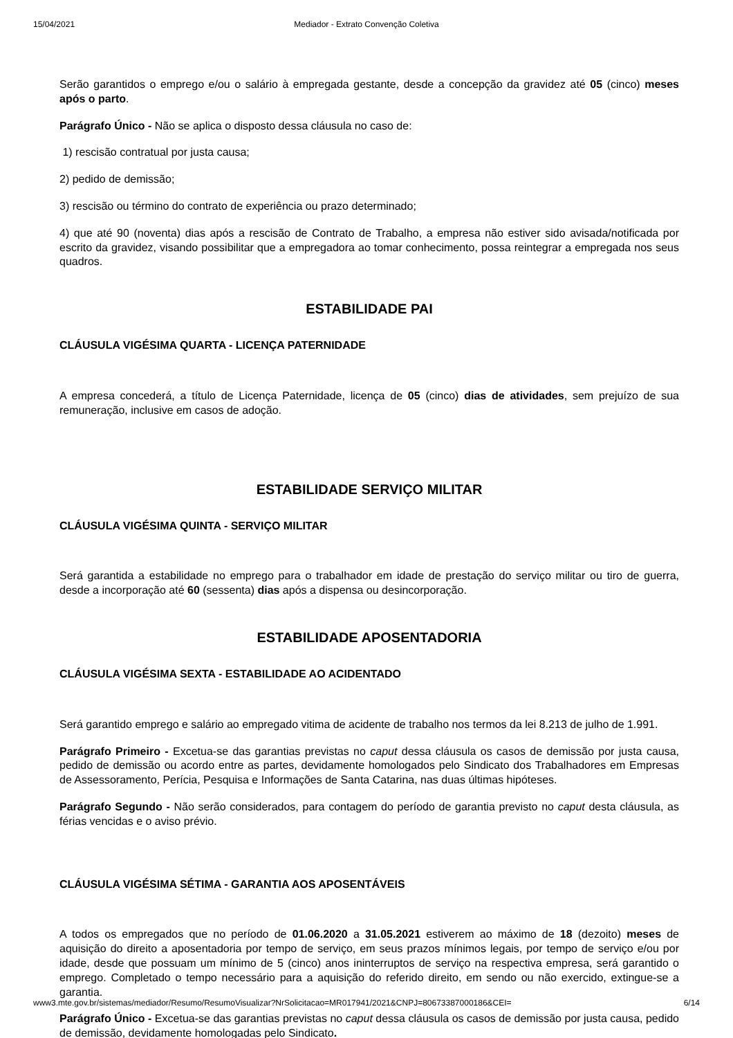15/04/2021 Mediador - Extrato Convenção Coletiva
Serão garantidos o emprego e/ou o salário à empregada gestante, desde a concepção da gravidez até 05 (cinco) meses após o parto.
Parágrafo Único - Não se aplica o disposto dessa cláusula no caso de:
1) rescisão contratual por justa causa;
2) pedido de demissão;
3) rescisão ou término do contrato de experiência ou prazo determinado;
4) que até 90 (noventa) dias após a rescisão de Contrato de Trabalho, a empresa não estiver sido avisada/notificada por escrito da gravidez, visando possibilitar que a empregadora ao tomar conhecimento, possa reintegrar a empregada nos seus quadros.
ESTABILIDADE PAI
CLÁUSULA VIGÉSIMA QUARTA - LICENÇA PATERNIDADE
A empresa concederá, a título de Licença Paternidade, licença de 05 (cinco) dias de atividades, sem prejuízo de sua remuneração, inclusive em casos de adoção.
ESTABILIDADE SERVIÇO MILITAR
CLÁUSULA VIGÉSIMA QUINTA - SERVIÇO MILITAR
Será garantida a estabilidade no emprego para o trabalhador em idade de prestação do serviço militar ou tiro de guerra, desde a incorporação até 60 (sessenta) dias após a dispensa ou desincorporação.
ESTABILIDADE APOSENTADORIA
CLÁUSULA VIGÉSIMA SEXTA - ESTABILIDADE AO ACIDENTADO
Será garantido emprego e salário ao empregado vitima de acidente de trabalho nos termos da lei 8.213 de julho de 1.991.
Parágrafo Primeiro - Excetua-se das garantias previstas no caput dessa cláusula os casos de demissão por justa causa, pedido de demissão ou acordo entre as partes, devidamente homologados pelo Sindicato dos Trabalhadores em Empresas de Assessoramento, Perícia, Pesquisa e Informações de Santa Catarina, nas duas últimas hipóteses.
Parágrafo Segundo - Não serão considerados, para contagem do período de garantia previsto no caput desta cláusula, as férias vencidas e o aviso prévio.
CLÁUSULA VIGÉSIMA SÉTIMA - GARANTIA AOS APOSENTÁVEIS
A todos os empregados que no período de 01.06.2020 a 31.05.2021 estiverem ao máximo de 18 (dezoito) meses de aquisição do direito a aposentadoria por tempo de serviço, em seus prazos mínimos legais, por tempo de serviço e/ou por idade, desde que possuam um mínimo de 5 (cinco) anos ininterruptos de serviço na respectiva empresa, será garantido o emprego. Completado o tempo necessário para a aquisição do referido direito, em sendo ou não exercido, extingue-se a garantia.
Parágrafo Único - Excetua-se das garantias previstas no caput dessa cláusula os casos de demissão por justa causa, pedido de demissão, devidamente homologadas pelo Sindicato.
www3.mte.gov.br/sistemas/mediador/Resumo/ResumoVisualizar?NrSolicitacao=MR017941/2021&CNPJ=80673387000186&CEI= 6/14